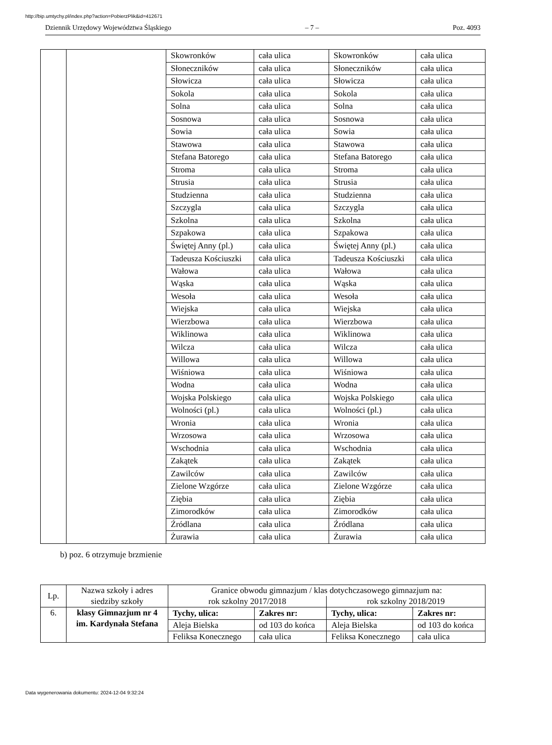http://bip.umtychy.pl/index.php?action=PobierzPlik&id=412671
Dziennik Urzędowy Województwa Śląskiego – 7 – Poz. 4093
| | | Skowronków | cała ulica | Skowronków | cała ulica |
| | | Słoneczników | cała ulica | Słoneczników | cała ulica |
| | | Słowicza | cała ulica | Słowicza | cała ulica |
| | | Sokola | cała ulica | Sokola | cała ulica |
| | | Solna | cała ulica | Solna | cała ulica |
| | | Sosnowa | cała ulica | Sosnowa | cała ulica |
| | | Sowia | cała ulica | Sowia | cała ulica |
| | | Stawowa | cała ulica | Stawowa | cała ulica |
| | | Stefana Batorego | cała ulica | Stefana Batorego | cała ulica |
| | | Stroma | cała ulica | Stroma | cała ulica |
| | | Strusia | cała ulica | Strusia | cała ulica |
| | | Studzienna | cała ulica | Studzienna | cała ulica |
| | | Szczygla | cała ulica | Szczygla | cała ulica |
| | | Szkolna | cała ulica | Szkolna | cała ulica |
| | | Szpakowa | cała ulica | Szpakowa | cała ulica |
| | | Świętej Anny (pl.) | cała ulica | Świętej Anny (pl.) | cała ulica |
| | | Tadeusza Kościuszki | cała ulica | Tadeusza Kościuszki | cała ulica |
| | | Wałowa | cała ulica | Wałowa | cała ulica |
| | | Wąska | cała ulica | Wąska | cała ulica |
| | | Wesoła | cała ulica | Wesoła | cała ulica |
| | | Wiejska | cała ulica | Wiejska | cała ulica |
| | | Wierzbowa | cała ulica | Wierzbowa | cała ulica |
| | | Wiklinowa | cała ulica | Wiklinowa | cała ulica |
| | | Wilcza | cała ulica | Wilcza | cała ulica |
| | | Willowa | cała ulica | Willowa | cała ulica |
| | | Wiśniowa | cała ulica | Wiśniowa | cała ulica |
| | | Wodna | cała ulica | Wodna | cała ulica |
| | | Wojska Polskiego | cała ulica | Wojska Polskiego | cała ulica |
| | | Wolności (pl.) | cała ulica | Wolności (pl.) | cała ulica |
| | | Wronia | cała ulica | Wronia | cała ulica |
| | | Wrzosowa | cała ulica | Wrzosowa | cała ulica |
| | | Wschodnia | cała ulica | Wschodnia | cała ulica |
| | | Zakątek | cała ulica | Zakątek | cała ulica |
| | | Zawilców | cała ulica | Zawilców | cała ulica |
| | | Zielone Wzgórze | cała ulica | Zielone Wzgórze | cała ulica |
| | | Ziębia | cała ulica | Ziębia | cała ulica |
| | | Zimorodków | cała ulica | Zimorodków | cała ulica |
| | | Źródlana | cała ulica | Źródlana | cała ulica |
| | | Żurawia | cała ulica | Żurawia | cała ulica |
b) poz. 6 otrzymuje brzmienie
| Lp. | Nazwa szkoły i adres siedziby szkoły | Granice obwodu gimnazjum / klas dotychczasowego gimnazjum na: | | | |
| | | rok szkolny 2017/2018 | | rok szkolny 2018/2019 | |
| 6. | klasy Gimnazjum nr 4 im. Kardynała Stefana | Tychy, ulica: | Zakres nr: | Tychy, ulica: | Zakres nr: |
| | | Aleja Bielska | od 103 do końca | Aleja Bielska | od 103 do końca |
| | | Feliksa Konecznego | cała ulica | Feliksa Konecznego | cała ulica |
Data wygenerowania dokumentu: 2024-12-04 9:32:24